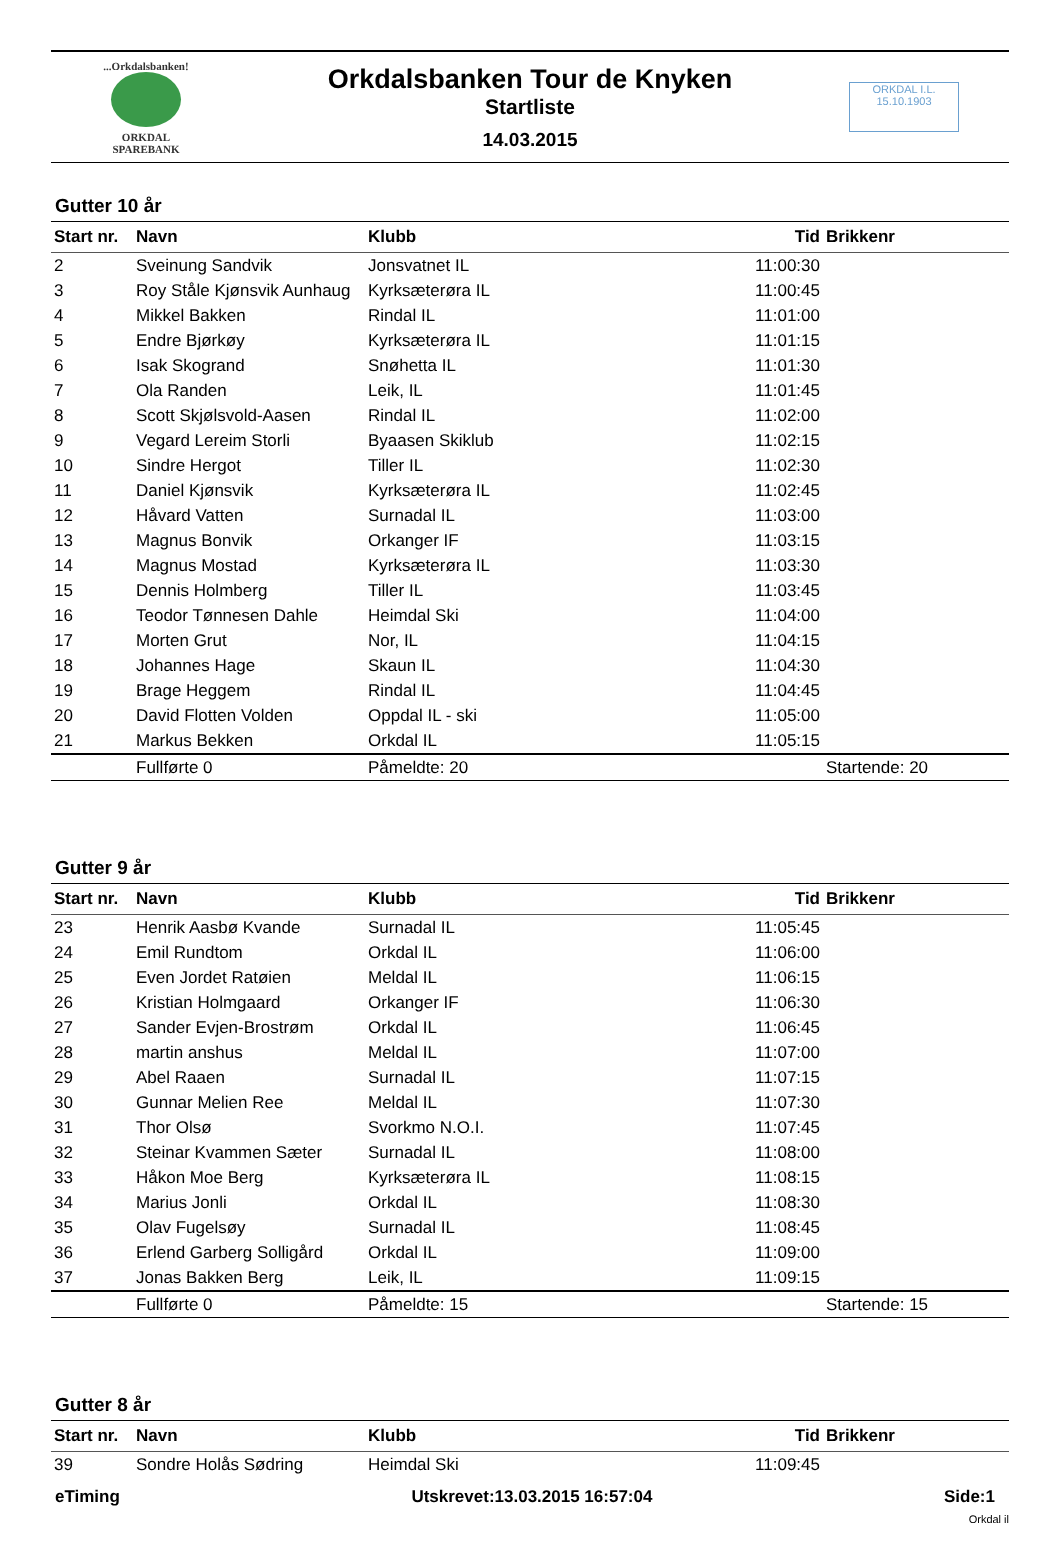...Orkdalsbanken!
ORKDAL
SPAREBANK
Orkdalsbanken Tour de Knyken
Startliste
14.03.2015
ORKDAL I.L.
15.10.1903
Gutter 10 år
| Start nr. | Navn | Klubb | Tid | Brikkenr |
| --- | --- | --- | --- | --- |
| 2 | Sveinung Sandvik | Jonsvatnet IL | 11:00:30 | |
| 3 | Roy Ståle Kjønsvik Aunhaug | Kyrksæterøra IL | 11:00:45 | |
| 4 | Mikkel Bakken | Rindal IL | 11:01:00 | |
| 5 | Endre Bjørkøy | Kyrksæterøra IL | 11:01:15 | |
| 6 | Isak Skogrand | Snøhetta IL | 11:01:30 | |
| 7 | Ola Randen | Leik, IL | 11:01:45 | |
| 8 | Scott Skjølsvold-Aasen | Rindal IL | 11:02:00 | |
| 9 | Vegard Lereim Storli | Byaasen Skiklub | 11:02:15 | |
| 10 | Sindre Hergot | Tiller IL | 11:02:30 | |
| 11 | Daniel Kjønsvik | Kyrksæterøra IL | 11:02:45 | |
| 12 | Håvard Vatten | Surnadal IL | 11:03:00 | |
| 13 | Magnus Bonvik | Orkanger IF | 11:03:15 | |
| 14 | Magnus Mostad | Kyrksæterøra IL | 11:03:30 | |
| 15 | Dennis Holmberg | Tiller IL | 11:03:45 | |
| 16 | Teodor Tønnesen Dahle | Heimdal Ski | 11:04:00 | |
| 17 | Morten Grut | Nor, IL | 11:04:15 | |
| 18 | Johannes Hage | Skaun IL | 11:04:30 | |
| 19 | Brage Heggem | Rindal IL | 11:04:45 | |
| 20 | David Flotten Volden | Oppdal IL - ski | 11:05:00 | |
| 21 | Markus Bekken | Orkdal IL | 11:05:15 | |
| | Fullførte 0 | Påmeldte: 20 | | Startende: 20 |
Gutter 9 år
| Start nr. | Navn | Klubb | Tid | Brikkenr |
| --- | --- | --- | --- | --- |
| 23 | Henrik Aasbø Kvande | Surnadal IL | 11:05:45 | |
| 24 | Emil Rundtom | Orkdal IL | 11:06:00 | |
| 25 | Even Jordet Ratøien | Meldal IL | 11:06:15 | |
| 26 | Kristian Holmgaard | Orkanger IF | 11:06:30 | |
| 27 | Sander Evjen-Brostrøm | Orkdal IL | 11:06:45 | |
| 28 | martin anshus | Meldal IL | 11:07:00 | |
| 29 | Abel Raaen | Surnadal IL | 11:07:15 | |
| 30 | Gunnar Melien Ree | Meldal IL | 11:07:30 | |
| 31 | Thor Olsø | Svorkmo N.O.I. | 11:07:45 | |
| 32 | Steinar Kvammen Sæter | Surnadal IL | 11:08:00 | |
| 33 | Håkon Moe Berg | Kyrksæterøra IL | 11:08:15 | |
| 34 | Marius Jonli | Orkdal IL | 11:08:30 | |
| 35 | Olav Fugelsøy | Surnadal IL | 11:08:45 | |
| 36 | Erlend Garberg Solligård | Orkdal IL | 11:09:00 | |
| 37 | Jonas Bakken Berg | Leik, IL | 11:09:15 | |
| | Fullførte 0 | Påmeldte: 15 | | Startende: 15 |
Gutter 8 år
| Start nr. | Navn | Klubb | Tid | Brikkenr |
| --- | --- | --- | --- | --- |
| 39 | Sondre Holås Sødring | Heimdal Ski | 11:09:45 | |
eTiming Utskrevet:13.03.2015 16:57:04 Side:1
Orkdal il